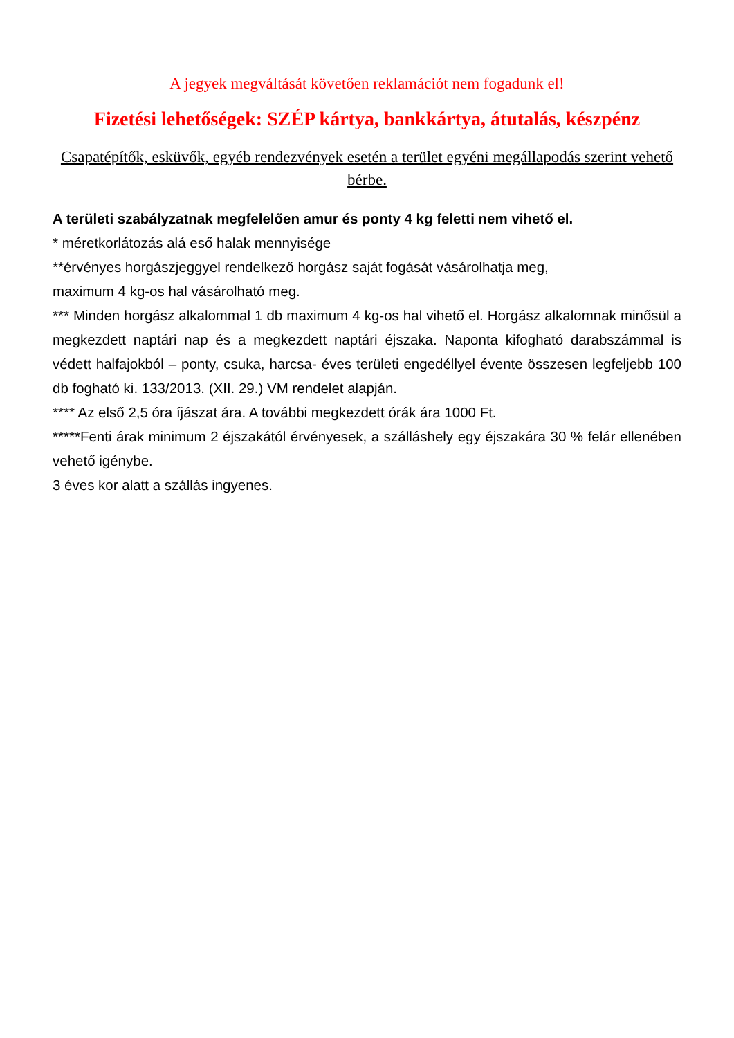A jegyek megváltását követően reklamációt nem fogadunk el!
Fizetési lehetőségek: SZÉP kártya, bankkártya, átutalás, készpénz
Csapatépítők, esküvők, egyéb rendezvények esetén a terület egyéni megállapodás szerint vehető bérbe.
A területi szabályzatnak megfelelően amur és ponty 4 kg feletti nem vihető el.
* méretkorlátozás alá eső halak mennyisége
**érvényes horgászjeggyel rendelkező horgász saját fogását vásárolhatja meg,
maximum 4 kg-os hal vásárolható meg.
*** Minden horgász alkalommal 1 db maximum 4 kg-os hal vihető el. Horgász alkalomnak minősül a megkezdett naptári nap és a megkezdett naptári éjszaka. Naponta kifogható darabszámmal is védett halfajokból – ponty, csuka, harcsa- éves területi engedéllyel évente összesen legfeljebb 100 db fogható ki. 133/2013. (XII. 29.) VM rendelet alapján.
**** Az első 2,5 óra íjászat ára. A további megkezdett órák ára 1000 Ft.
*****Fenti árak minimum 2 éjszakától érvényesek, a szálláshely egy éjszakára 30 % felár ellenében vehető igénybe.
3 éves kor alatt a szállás ingyenes.